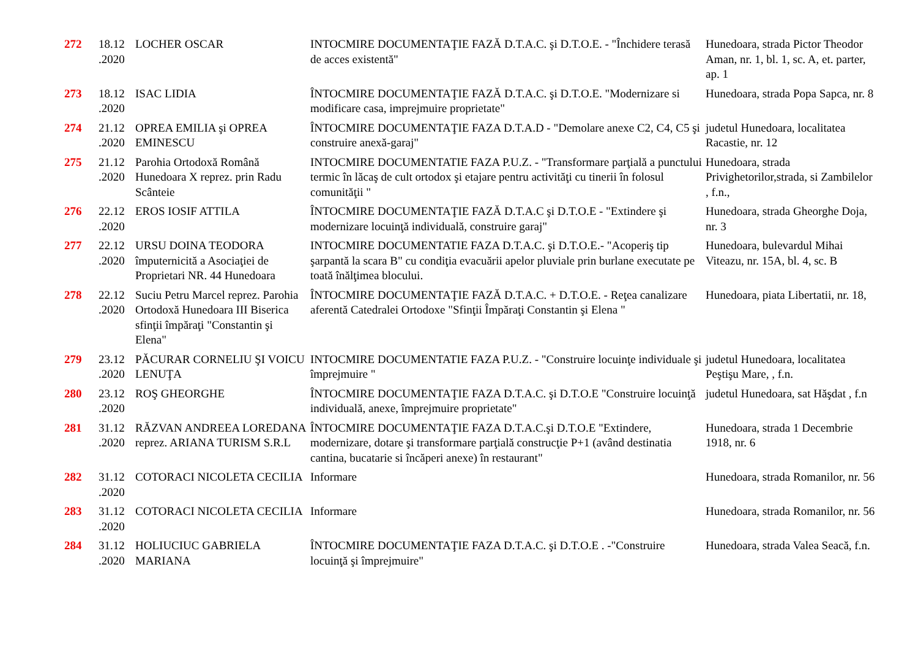| 272 | 18.12 .2020 | LOCHER OSCAR | INTOCMIRE DOCUMENTAŢIE FAZĂ D.T.A.C. şi D.T.O.E. - "Închidere terasă de acces existentă" | Hunedoara, strada Pictor Theodor Aman, nr. 1, bl. 1, sc. A, et. parter, ap. 1 |
| 273 | 18.12 .2020 | ISAC LIDIA | ÎNTOCMIRE DOCUMENTAŢIE FAZĂ D.T.A.C. şi D.T.O.E. "Modernizare si modificare casa, imprejmuire proprietate" | Hunedoara, strada Popa Sapca, nr. 8 |
| 274 | 21.12 .2020 | OPREA EMILIA şi OPREA EMINESCU | ÎNTOCMIRE DOCUMENTAŢIE FAZA D.T.A.D - "Demolare anexe C2, C4, C5 şi construire anexă-garaj" | judetul Hunedoara, localitatea Racastie, nr. 12 |
| 275 | 21.12 .2020 | Parohia Ortodoxă Română Hunedoara X reprez. prin Radu Scânteie | INTOCMIRE DOCUMENTATIE FAZA P.U.Z. - "Transformare parţială a punctului termic în lăcaş de cult ortodox şi etajare pentru activităţi cu tinerii în folosul comunităţii " | Hunedoara, strada Privighetorilor,strada, si Zambilelor , f.n., |
| 276 | 22.12 .2020 | EROS IOSIF ATTILA | ÎNTOCMIRE DOCUMENTAŢIE FAZĂ D.T.A.C şi D.T.O.E - "Extindere şi modernizare locuinţă individuală, construire garaj" | Hunedoara, strada Gheorghe Doja, nr. 3 |
| 277 | 22.12 .2020 | URSU DOINA TEODORA împuternicită a Asociaţiei de Proprietari NR. 44 Hunedoara | INTOCMIRE DOCUMENTATIE FAZA D.T.A.C. şi D.T.O.E.- "Acoperiş tip şarpantă la scara B" cu condiţia evacuării apelor pluviale prin burlane executate pe toată înălţimea blocului. | Hunedoara, bulevardul Mihai Viteazu, nr. 15A, bl. 4, sc. B |
| 278 | 22.12 .2020 | Suciu Petru Marcel reprez. Parohia Ortodoxă Hunedoara III Biserica sfinţii împăraţi "Constantin şi Elena" | ÎNTOCMIRE DOCUMENTAŢIE FAZĂ D.T.A.C. + D.T.O.E. - Reţea canalizare aferentă Catedralei Ortodoxe "Sfinţii Împăraţi Constantin şi Elena " | Hunedoara, piata Libertatii, nr. 18, |
| 279 | 23.12 .2020 | PĂCURAR CORNELIU ŞI VOICU LENUŢA | INTOCMIRE DOCUMENTATIE FAZA P.U.Z. - "Construire locuinţe individuale şi împrejmuire " | judetul Hunedoara, localitatea Peştişu Mare, , f.n. |
| 280 | 23.12 .2020 | ROŞ GHEORGHE | ÎNTOCMIRE DOCUMENTAŢIE FAZA D.T.A.C. şi D.T.O.E "Construire locuinţă individuală, anexe, împrejmuire proprietate" | judetul Hunedoara, sat Hăşdat , f.n |
| 281 | 31.12 .2020 | RĂZVAN ANDREEA LOREDANA reprez. ARIANA TURISM S.R.L | ÎNTOCMIRE DOCUMENTAŢIE FAZA D.T.A.C.şi D.T.O.E "Extindere, modernizare, dotare şi transformare parţială construcţie P+1 (având destinatia cantina, bucatarie si încăperi anexe) în restaurant" | Hunedoara, strada 1 Decembrie 1918, nr. 6 |
| 282 | 31.12 .2020 | COTORACI NICOLETA CECILIA | Informare | Hunedoara, strada Romanilor, nr. 56 |
| 283 | 31.12 .2020 | COTORACI NICOLETA CECILIA | Informare | Hunedoara, strada Romanilor, nr. 56 |
| 284 | 31.12 .2020 | HOLIUCIUC GABRIELA MARIANA | ÎNTOCMIRE DOCUMENTAŢIE FAZA D.T.A.C. şi D.T.O.E . -"Construire locuinţă şi împrejmuire" | Hunedoara, strada Valea Seacă, f.n. |